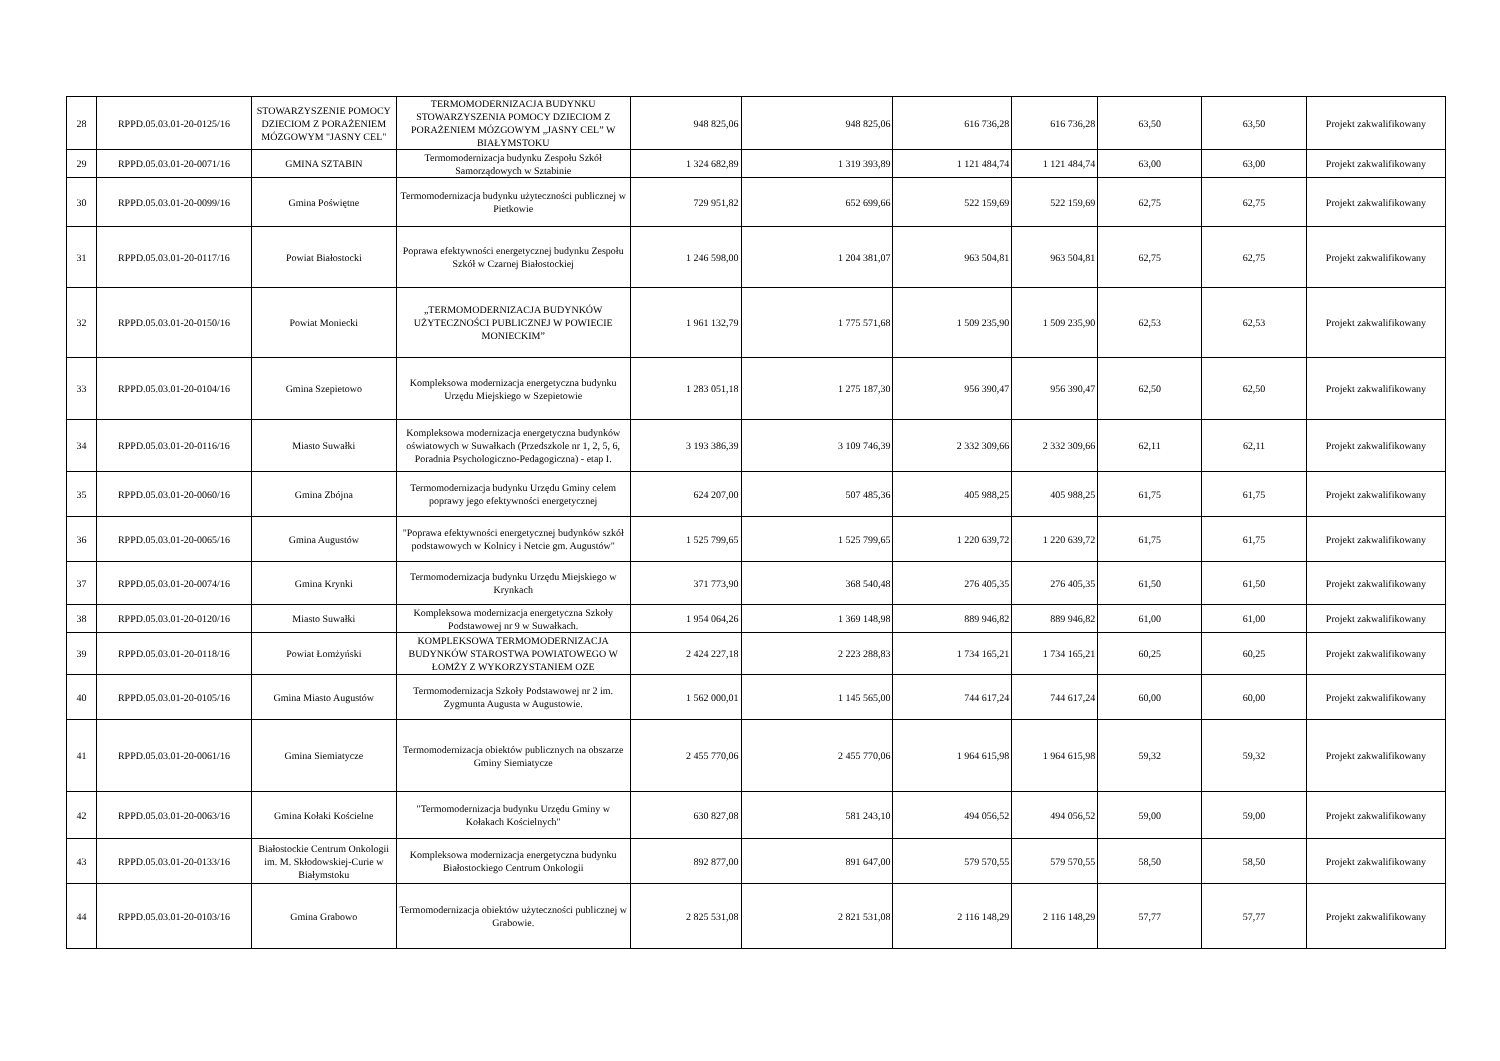| 28 | RPPD.05.03.01-20-0125/16 | STOWARZYSZENIE POMOCY DZIECIOM Z PORAŻENIEM MÓZGOWYM "JASNY CEL" | TERMOMODERNIZACJA BUDYNKU STOWARZYSZENIA POMOCY DZIECIOM Z PORAŻENIEM MÓZGOWYM „JASNY CEL” W BIAŁYMSTOKU | 948 825,06 | 948 825,06 | 616 736,28 | 616 736,28 | 63,50 | 63,50 | Projekt zakwalifikowany |
| 29 | RPPD.05.03.01-20-0071/16 | GMINA SZTABIN | Termomodernizacja budynku Zespołu Szkół Samorządowych w Sztabinie | 1 324 682,89 | 1 319 393,89 | 1 121 484,74 | 1 121 484,74 | 63,00 | 63,00 | Projekt zakwalifikowany |
| 30 | RPPD.05.03.01-20-0099/16 | Gmina Poświętne | Termomodernizacja budynku użyteczności publicznej w Pietkowie | 729 951,82 | 652 699,66 | 522 159,69 | 522 159,69 | 62,75 | 62,75 | Projekt zakwalifikowany |
| 31 | RPPD.05.03.01-20-0117/16 | Powiat Białostocki | Poprawa efektywności energetycznej budynku Zespołu Szkół w Czarnej Białostockiej | 1 246 598,00 | 1 204 381,07 | 963 504,81 | 963 504,81 | 62,75 | 62,75 | Projekt zakwalifikowany |
| 32 | RPPD.05.03.01-20-0150/16 | Powiat Moniecki | „TERMOMODERNIZACJA BUDYNKÓW UŻYTECZNOŚCI PUBLICZNEJ W POWIECIE MONIECKIM” | 1 961 132,79 | 1 775 571,68 | 1 509 235,90 | 1 509 235,90 | 62,53 | 62,53 | Projekt zakwalifikowany |
| 33 | RPPD.05.03.01-20-0104/16 | Gmina Szepietowo | Kompleksowa modernizacja energetyczna budynku Urzędu Miejskiego w Szepietowie | 1 283 051,18 | 1 275 187,30 | 956 390,47 | 956 390,47 | 62,50 | 62,50 | Projekt zakwalifikowany |
| 34 | RPPD.05.03.01-20-0116/16 | Miasto Suwałki | Kompleksowa modernizacja energetyczna budynków oświatowych w Suwałkach (Przedszkole nr 1, 2, 5, 6, Poradnia Psychologiczno-Pedagogiczna) - etap I. | 3 193 386,39 | 3 109 746,39 | 2 332 309,66 | 2 332 309,66 | 62,11 | 62,11 | Projekt zakwalifikowany |
| 35 | RPPD.05.03.01-20-0060/16 | Gmina Zbójna | Termomodernizacja budynku Urzędu Gminy celem poprawy jego efektywności energetycznej | 624 207,00 | 507 485,36 | 405 988,25 | 405 988,25 | 61,75 | 61,75 | Projekt zakwalifikowany |
| 36 | RPPD.05.03.01-20-0065/16 | Gmina Augustów | "Poprawa efektywności energetycznej budynków szkół podstawowych w Kolnicy i Netcie gm. Augustów" | 1 525 799,65 | 1 525 799,65 | 1 220 639,72 | 1 220 639,72 | 61,75 | 61,75 | Projekt zakwalifikowany |
| 37 | RPPD.05.03.01-20-0074/16 | Gmina Krynki | Termomodernizacja budynku Urzędu Miejskiego w Krynkach | 371 773,90 | 368 540,48 | 276 405,35 | 276 405,35 | 61,50 | 61,50 | Projekt zakwalifikowany |
| 38 | RPPD.05.03.01-20-0120/16 | Miasto Suwałki | Kompleksowa modernizacja energetyczna Szkoły Podstawowej nr 9 w Suwałkach. | 1 954 064,26 | 1 369 148,98 | 889 946,82 | 889 946,82 | 61,00 | 61,00 | Projekt zakwalifikowany |
| 39 | RPPD.05.03.01-20-0118/16 | Powiat Łomżyński | KOMPLEKSOWA TERMOMODERNIZACJA BUDYNKÓW STAROSTWA POWIATOWEGO W ŁOMŻY Z WYKORZYSTANIEM OZE | 2 424 227,18 | 2 223 288,83 | 1 734 165,21 | 1 734 165,21 | 60,25 | 60,25 | Projekt zakwalifikowany |
| 40 | RPPD.05.03.01-20-0105/16 | Gmina Miasto Augustów | Termomodernizacja Szkoły Podstawowej nr 2 im. Zygmunta Augusta w Augustowie. | 1 562 000,01 | 1 145 565,00 | 744 617,24 | 744 617,24 | 60,00 | 60,00 | Projekt zakwalifikowany |
| 41 | RPPD.05.03.01-20-0061/16 | Gmina Siemiatycze | Termomodernizacja obiektów publicznych na obszarze Gminy Siemiatycze | 2 455 770,06 | 2 455 770,06 | 1 964 615,98 | 1 964 615,98 | 59,32 | 59,32 | Projekt zakwalifikowany |
| 42 | RPPD.05.03.01-20-0063/16 | Gmina Kołaki Kościelne | "Termomodernizacja budynku Urzędu Gminy w Kołakach Kościelnych" | 630 827,08 | 581 243,10 | 494 056,52 | 494 056,52 | 59,00 | 59,00 | Projekt zakwalifikowany |
| 43 | RPPD.05.03.01-20-0133/16 | Białostockie Centrum Onkologii im. M. Skłodowskiej-Curie w Białymstoku | Kompleksowa modernizacja energetyczna budynku Białostockiego Centrum Onkologii | 892 877,00 | 891 647,00 | 579 570,55 | 579 570,55 | 58,50 | 58,50 | Projekt zakwalifikowany |
| 44 | RPPD.05.03.01-20-0103/16 | Gmina Grabowo | Termomodernizacja obiektów użyteczności publicznej w Grabowie. | 2 825 531,08 | 2 821 531,08 | 2 116 148,29 | 2 116 148,29 | 57,77 | 57,77 | Projekt zakwalifikowany |